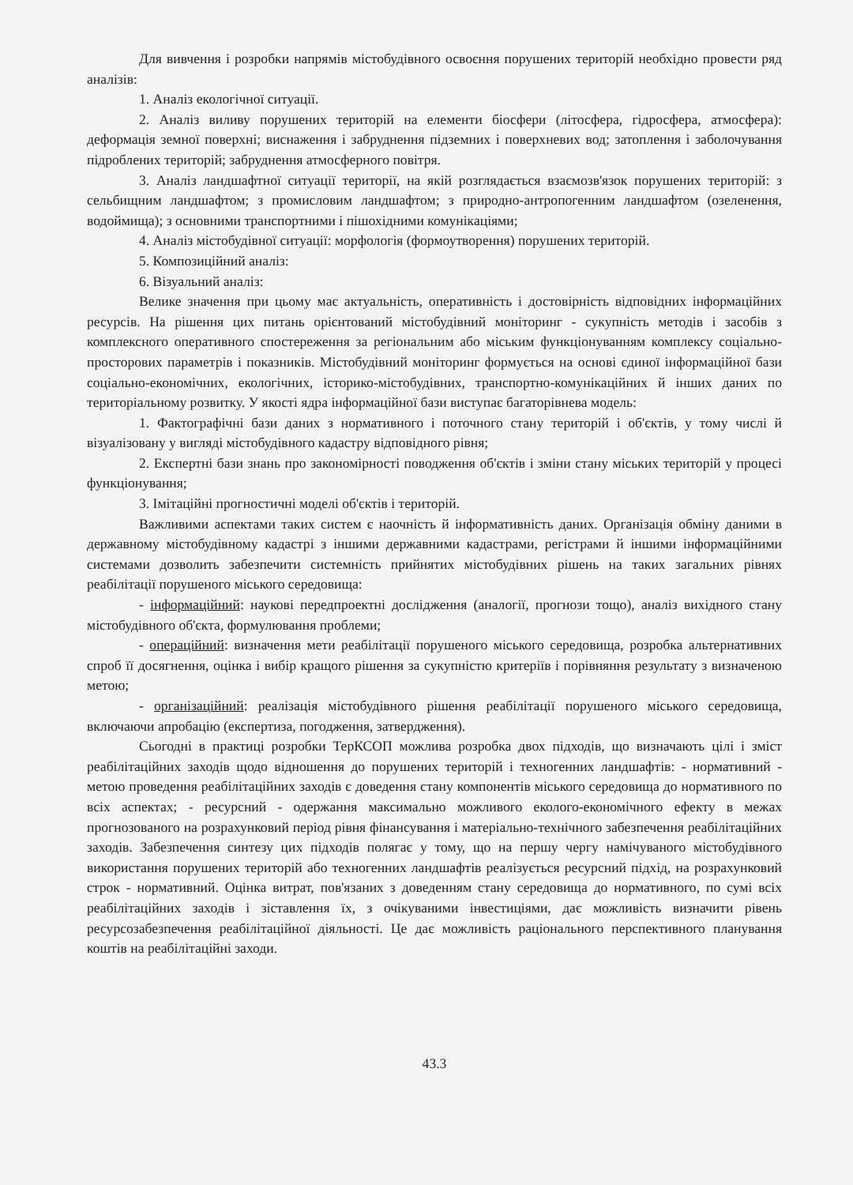Для вивчення і розробки напрямів містобудівного освоєння порушених територій необхідно провести ряд аналізів:
1. Аналіз екологічної ситуації.
2. Аналіз виливу порушених територій на елементи біосфери (літосфера, гідросфера, атмосфера): деформація земної поверхні; виснаження і забруднення підземних і поверхневих вод; затоплення і заболочування підроблених територій; забруднення атмосферного повітря.
3. Аналіз ландшафтної ситуації території, на якій розглядається взаємозв'язок порушених територій: з сельбищним ландшафтом; з промисловим ландшафтом; з природно-антропогенним ландшафтом (озеленення, водоймища); з основними транспортними і пішохідними комунікаціями;
4. Аналіз містобудівної ситуації: морфологія (формоутворення) порушених територій.
5. Композиційний аналіз:
6. Візуальний аналіз:
Велике значення при цьому має актуальність, оперативність і достовірність відповідних інформаційних ресурсів. На рішення цих питань орієнтований містобудівний моніторинг - сукупність методів і засобів з комплексного оперативного спостереження за регіональним або міським функціонуванням комплексу соціально-просторових параметрів і показників. Містобудівний моніторинг формується на основі єдиної інформаційної бази соціально-економічних, екологічних, історико-містобудівних, транспортно-комунікаційних й інших даних по територіальному розвитку. У якості ядра інформаційної бази виступає багаторівнева модель:
1. Фактографічні бази даних з нормативного і поточного стану територій і об'єктів, у тому числі й візуалізовану у вигляді містобудівного кадастру відповідного рівня;
2. Експертні бази знань про закономірності поводження об'єктів і зміни стану міських територій у процесі функціонування;
3. Імітаційні прогностичні моделі об'єктів і територій.
Важливими аспектами таких систем є наочність й інформативність даних. Організація обміну даними в державному містобудівному кадастрі з іншими державними кадастрами, регістрами й іншими інформаційними системами дозволить забезпечити системність прийнятих містобудівних рішень на таких загальних рівнях реабілітації порушеного міського середовища:
- інформаційний: наукові передпроектні дослідження (аналогії, прогнози тощо), аналіз вихідного стану містобудівного об'єкта, формулювання проблеми;
- операційний: визначення мети реабілітації порушеного міського середовища, розробка альтернативних спроб її досягнення, оцінка і вибір кращого рішення за сукупністю критеріїв і порівняння результату з визначеною метою;
- організаційний: реалізація містобудівного рішення реабілітації порушеного міського середовища, включаючи апробацію (експертиза, погодження, затвердження).
Сьогодні в практиці розробки ТерКСОП можлива розробка двох підходів, що визначають цілі і зміст реабілітаційних заходів щодо відношення до порушених територій і техногенних ландшафтів: - нормативний - метою проведення реабілітаційних заходів є доведення стану компонентів міського середовища до нормативного по всіх аспектах; - ресурсний - одержання максимально можливого еколого-економічного ефекту в межах прогнозованого на розрахунковий період рівня фінансування і матеріально-технічного забезпечення реабілітаційних заходів. Забезпечення синтезу цих підходів полягає у тому, що на першу чергу намічуваного містобудівного використання порушених територій або техногенних ландшафтів реалізується ресурсний підхід, на розрахунковий строк - нормативний. Оцінка витрат, пов'язаних з доведенням стану середовища до нормативного, по сумі всіх реабілітаційних заходів і зіставлення їх, з очікуваними інвестиціями, дає можливість визначити рівень ресурсозабезпечення реабілітаційної діяльності. Це дає можливість раціонального перспективного планування коштів на реабілітаційні заходи.
43.3